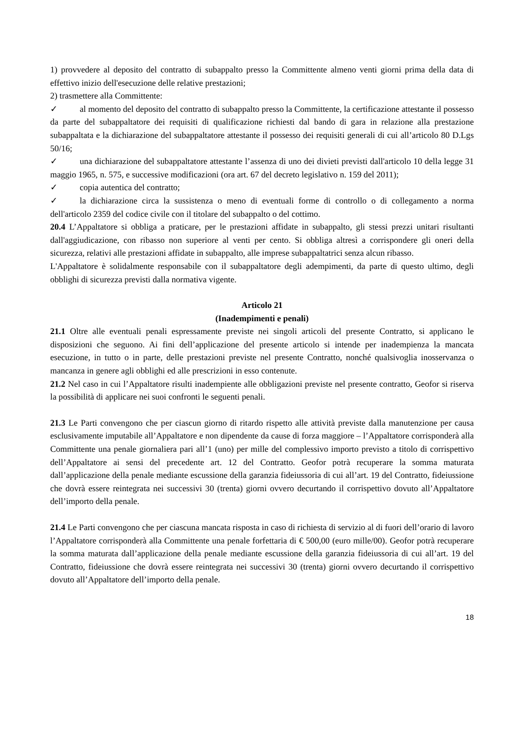1) provvedere al deposito del contratto di subappalto presso la Committente almeno venti giorni prima della data di effettivo inizio dell'esecuzione delle relative prestazioni;
2) trasmettere alla Committente:
✓ al momento del deposito del contratto di subappalto presso la Committente, la certificazione attestante il possesso da parte del subappaltatore dei requisiti di qualificazione richiesti dal bando di gara in relazione alla prestazione subappaltata e la dichiarazione del subappaltatore attestante il possesso dei requisiti generali di cui all’articolo 80 D.Lgs 50/16;
✓ una dichiarazione del subappaltatore attestante l’assenza di uno dei divieti previsti dall'articolo 10 della legge 31 maggio 1965, n. 575, e successive modificazioni (ora art. 67 del decreto legislativo n. 159 del 2011);
✓ copia autentica del contratto;
✓ la dichiarazione circa la sussistenza o meno di eventuali forme di controllo o di collegamento a norma dell'articolo 2359 del codice civile con il titolare del subappalto o del cottimo.
20.4 L’Appaltatore si obbliga a praticare, per le prestazioni affidate in subappalto, gli stessi prezzi unitari risultanti dall'aggiudicazione, con ribasso non superiore al venti per cento. Si obbliga altresì a corrispondere gli oneri della sicurezza, relativi alle prestazioni affidate in subappalto, alle imprese subappaltatrici senza alcun ribasso.
L'Appaltatore è solidalmente responsabile con il subappaltatore degli adempimenti, da parte di questo ultimo, degli obblighi di sicurezza previsti dalla normativa vigente.
Articolo 21
(Inadempimenti e penali)
21.1 Oltre alle eventuali penali espressamente previste nei singoli articoli del presente Contratto, si applicano le disposizioni che seguono. Ai fini dell’applicazione del presente articolo si intende per inadempienza la mancata esecuzione, in tutto o in parte, delle prestazioni previste nel presente Contratto, nonché qualsivoglia inosservanza o mancanza in genere agli obblighi ed alle prescrizioni in esso contenute.
21.2 Nel caso in cui l’Appaltatore risulti inadempiente alle obbligazioni previste nel presente contratto, Geofor si riserva la possibilità di applicare nei suoi confronti le seguenti penali.
21.3 Le Parti convengono che per ciascun giorno di ritardo rispetto alle attività previste dalla manutenzione per causa esclusivamente imputabile all’Appaltatore e non dipendente da cause di forza maggiore – l’Appaltatore corrisponderà alla Committente una penale giornaliera pari all’1 (uno) per mille del complessivo importo previsto a titolo di corrispettivo dell’Appaltatore ai sensi del precedente art. 12 del Contratto. Geofor potrà recuperare la somma maturata dall’applicazione della penale mediante escussione della garanzia fideiussoria di cui all’art. 19 del Contratto, fideiussione che dovrà essere reintegrata nei successivi 30 (trenta) giorni ovvero decurtando il corrispettivo dovuto all’Appaltatore dell’importo della penale.
21.4 Le Parti convengono che per ciascuna mancata risposta in caso di richiesta di servizio al di fuori dell’orario di lavoro l’Appaltatore corrisponderà alla Committente una penale forfettaria di € 500,00 (euro mille/00). Geofor potrà recuperare la somma maturata dall’applicazione della penale mediante escussione della garanzia fideiussoria di cui all’art. 19 del Contratto, fideiussione che dovrà essere reintegrata nei successivi 30 (trenta) giorni ovvero decurtando il corrispettivo dovuto all’Appaltatore dell’importo della penale.
18